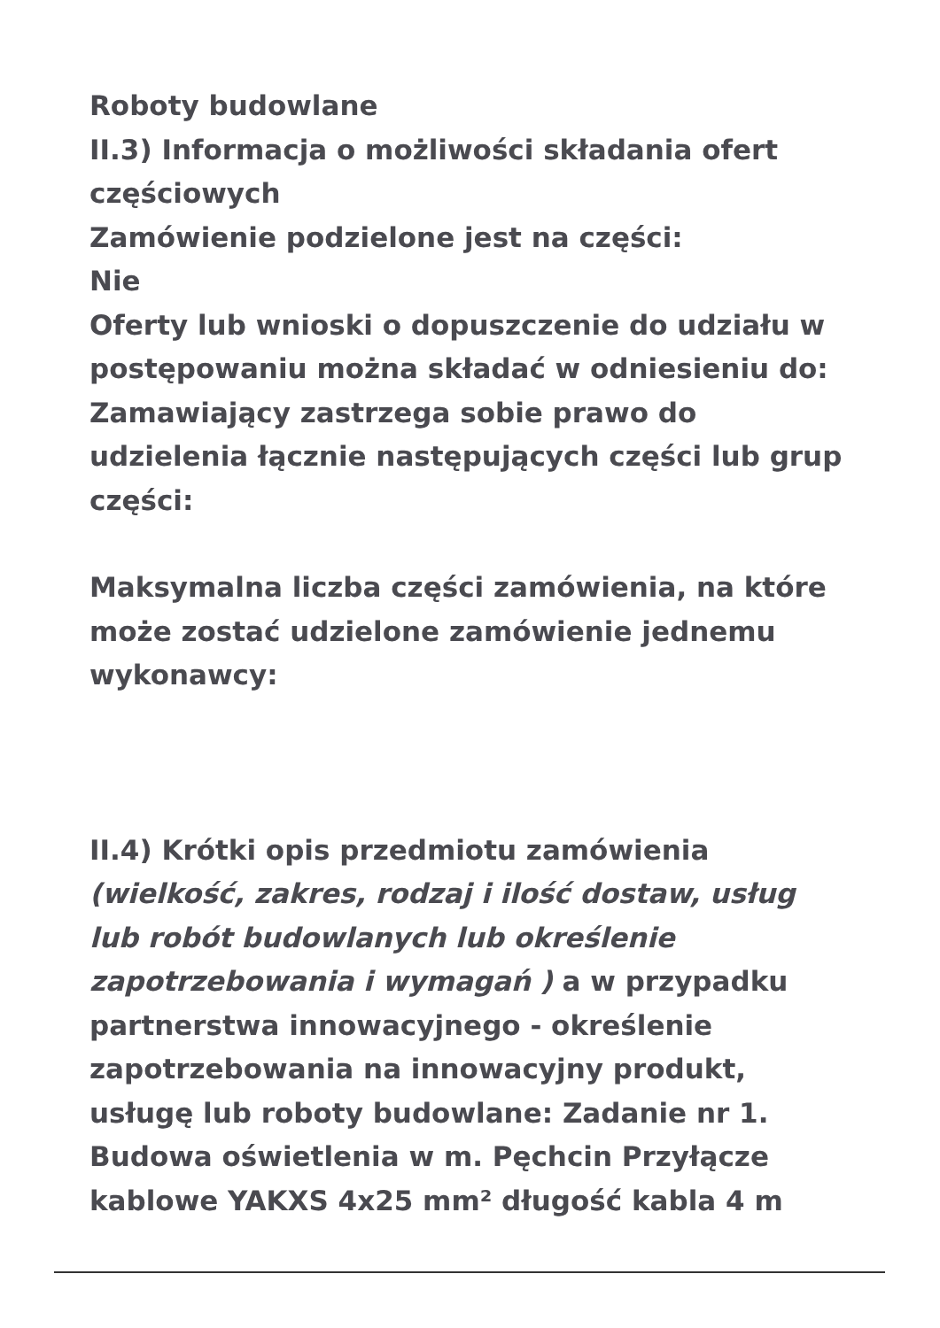Roboty budowlane
II.3) Informacja o możliwości składania ofert częściowych
Zamówienie podzielone jest na części:
Nie
Oferty lub wnioski o dopuszczenie do udziału w postępowaniu można składać w odniesieniu do:
Zamawiający zastrzega sobie prawo do udzielenia łącznie następujących części lub grup części:
Maksymalna liczba części zamówienia, na które może zostać udzielone zamówienie jednemu wykonawcy:
II.4) Krótki opis przedmiotu zamówienia (wielkość, zakres, rodzaj i ilość dostaw, usług lub robót budowlanych lub określenie zapotrzebowania i wymagań ) a w przypadku partnerstwa innowacyjnego - określenie zapotrzebowania na innowacyjny produkt, usługę lub roboty budowlane: Zadanie nr 1. Budowa oświetlenia w m. Pęchcin Przyłącze kablowe YAKXS 4x25 mm² długość kabla 4 m